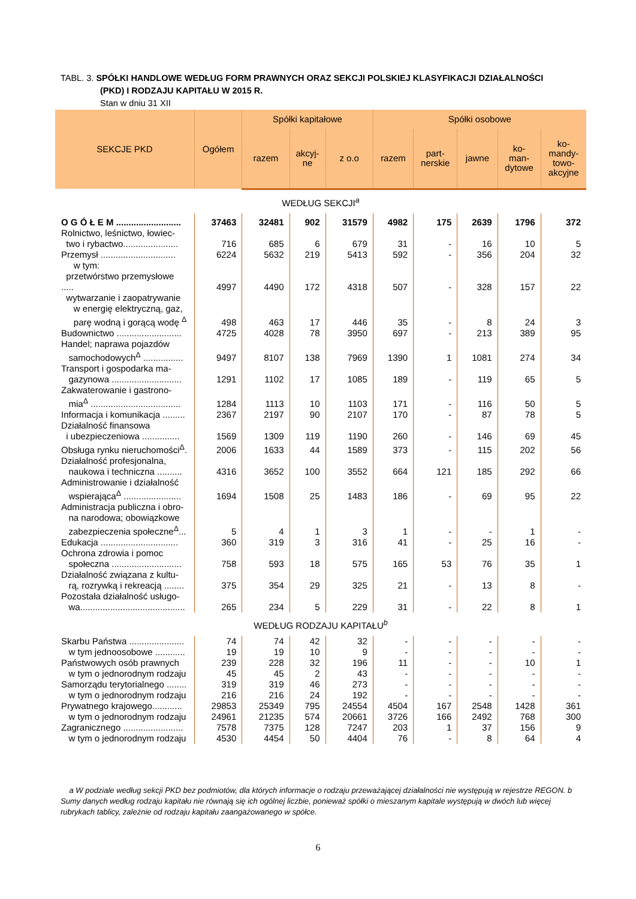TABL. 3. SPÓŁKI HANDLOWE WEDŁUG FORM PRAWNYCH ORAZ SEKCJI POLSKIEJ KLASYFIKACJI DZIAŁALNOŚCI
(PKD) I RODZAJU KAPITAŁU W 2015 R.
Stan w dniu 31 XII
| SEKCJE PKD | Ogółem | Spółki kapitałowe | | | Spółki osobowe | | | | |
| --- | --- | --- | --- | --- | --- | --- | --- | --- | --- |
| | | razem | akcyj- ne | z o.o | razem | part- nerskie | jawne | ko- man- dytowe | ko- mandy- towo- akcyjne |
| WEDŁUG SEKCJI<sup>a</sup> | | | | | | | | | |
| O G Ó Ł E M .......................... | 37463 | 32481 | 902 | 31579 | 4982 | 175 | 2639 | 1796 | 372 |
| Rolnictwo, leśnictwo, łowiec- two i rybactwo...................... | 716 | 685 | 6 | 679 | 31 | - | 16 | 10 | 5 |
| Przemysł .............................. w tym: | 6224 | 5632 | 219 | 5413 | 592 | - | 356 | 204 | 32 |
| przetwórstwo przemysłowe ..... | 4997 | 4490 | 172 | 4318 | 507 | - | 328 | 157 | 22 |
| wytwarzanie i zaopatrywanie w energię elektryczną, gaz, parę wodną i gorącą wodę <sup>Δ</sup> | 498 | 463 | 17 | 446 | 35 | - | 8 | 24 | 3 |
| Budownictwo .......................... | 4725 | 4028 | 78 | 3950 | 697 | - | 213 | 389 | 95 |
| Handel; naprawa pojazdów samochodowych<sup>Δ</sup> ................ | 9497 | 8107 | 138 | 7969 | 1390 | 1 | 1081 | 274 | 34 |
| Transport i gospodarka ma- gazynowa ............................ | 1291 | 1102 | 17 | 1085 | 189 | - | 119 | 65 | 5 |
| Zakwaterowanie i gastrono- mia<sup>Δ</sup> .................................... | 1284 | 1113 | 10 | 1103 | 171 | - | 116 | 50 | 5 |
| Informacja i komunikacja ......... | 2367 | 2197 | 90 | 2107 | 170 | - | 87 | 78 | 5 |
| Działalność finansowa i ubezpieczeniowa ............... | 1569 | 1309 | 119 | 1190 | 260 | - | 146 | 69 | 45 |
| Obsługa rynku nieruchomości<sup>Δ</sup>. | 2006 | 1633 | 44 | 1589 | 373 | - | 115 | 202 | 56 |
| Działalność profesjonalna, naukowa i techniczna .......... | 4316 | 3652 | 100 | 3552 | 664 | 121 | 185 | 292 | 66 |
| Administrowanie i działalność wspierająca<sup>Δ</sup> ....................... | 1694 | 1508 | 25 | 1483 | 186 | - | 69 | 95 | 22 |
| Administracja publiczna i obro- na narodowa; obowiązkowe zabezpieczenia społeczne<sup>Δ</sup>... | 5 | 4 | 1 | 3 | 1 | - | - | 1 | - |
| Edukacja ............................... | 360 | 319 | 3 | 316 | 41 | - | 25 | 16 | - |
| Ochrona zdrowia i pomoc społeczna ............................ | 758 | 593 | 18 | 575 | 165 | 53 | 76 | 35 | 1 |
| Działalność związana z kultu- rą, rozrywką i rekreacją ........ | 375 | 354 | 29 | 325 | 21 | - | 13 | 8 | - |
| Pozostała działalność usługo- wa.......................................... | 265 | 234 | 5 | 229 | 31 | - | 22 | 8 | 1 |
| WEDŁUG RODZAJU KAPITAŁU<sup>b</sup> | | | | | | | | | |
| Skarbu Państwa ...................... w tym jednoosobowe ............ | 74 19 | 74 19 | 42 10 | 32 9 | - - | - - | - - | - - | - - |
| Państwowych osób prawnych w tym o jednorodnym rodzaju | 239 45 | 228 45 | 32 2 | 196 43 | 11 - | - - | - - | 10 - | 1 - |
| Samorządu terytorialnego ........ w tym o jednorodnym rodzaju | 319 216 | 319 216 | 46 24 | 273 192 | - - | - - | - - | - - | - - |
| Prywatnego krajowego............ w tym o jednorodnym rodzaju | 29853 24961 | 25349 21235 | 795 574 | 24554 20661 | 4504 3726 | 167 166 | 2548 2492 | 1428 768 | 361 300 |
| Zagranicznego ........................ w tym o jednorodnym rodzaju | 7578 4530 | 7375 4454 | 128 50 | 7247 4404 | 203 76 | 1 - | 37 8 | 156 64 | 9 4 |
a W podziale według sekcji PKD bez podmiotów, dla których informacje o rodzaju przeważającej działalności nie występują w rejestrze REGON. b Sumy danych według rodzaju kapitału nie równają się ich ogólnej liczbie, ponieważ spółki o mieszanym kapitale występują w dwóch lub więcej rubrykach tablicy, zależnie od rodzaju kapitału zaangażowanego w spółce.
6